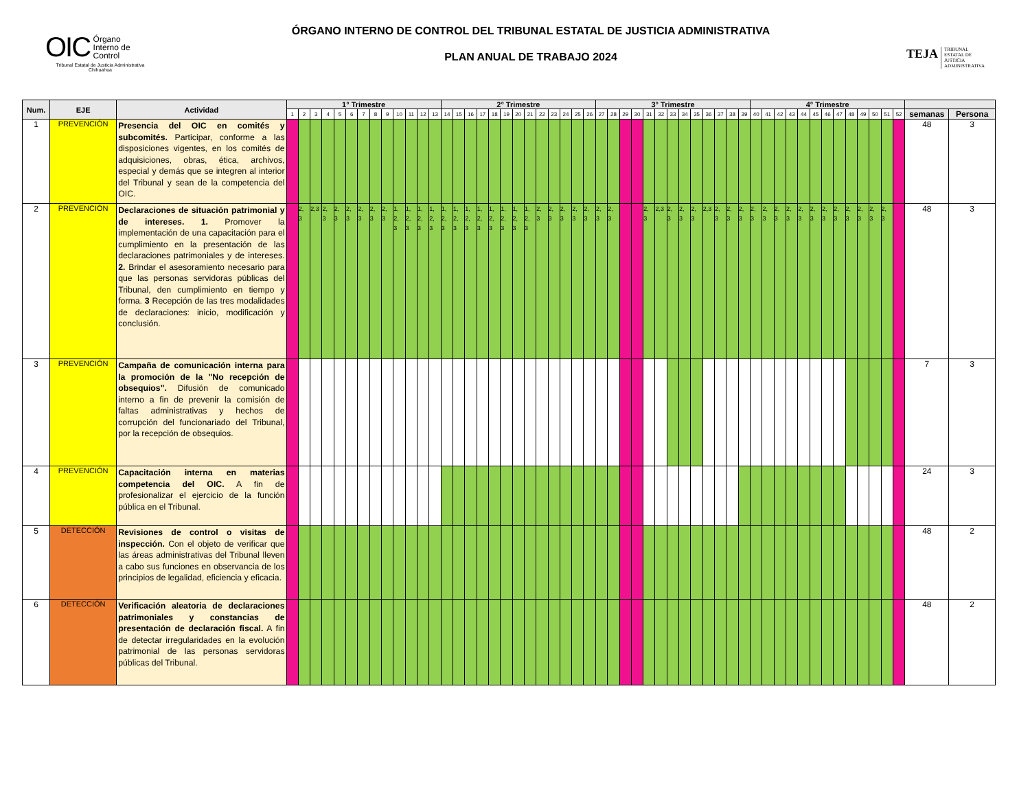OIC Órgano
Interno de
Control
Tribunal Estatal de Justicia Administrativa
Chihuahua
ÓRGANO INTERNO DE CONTROL DEL TRIBUNAL ESTATAL DE JUSTICIA ADMINISTRATIVA
PLAN ANUAL DE TRABAJO 2024
TEJA TRIBUNAL
ESTATAL DE
JUSTICIA
ADMINISTRATIVA
| Num. | EJE | Actividad | 1° Trimestre | | | | | | | | | | | | | 2° Trimestre | | | | | | | | | | | | | 3° Trimestre | | | | | | | | | | | | | 4° Trimestre | | | | | | | | | | | | | | |
| --- | --- | --- | --- | --- | --- | --- | --- | --- | --- | --- | --- | --- | --- | --- | --- | --- | --- | --- | --- | --- | --- | --- | --- | --- | --- | --- | --- | --- | --- | --- | --- | --- | --- | --- | --- | --- | --- | --- | --- | --- | --- | --- | --- | --- | --- | --- | --- | --- | --- | --- | --- | --- | --- | --- | --- | --- |
| | | | 1 | 2 | 3 | 4 | 5 | 6 | 7 | 8 | 9 | 10 | 11 | 12 | 13 | 14 | 15 | 16 | 17 | 18 | 19 | 20 | 21 | 22 | 23 | 24 | 25 | 26 | 27 | 28 | 29 | 30 | 31 | 32 | 33 | 34 | 35 | 36 | 37 | 38 | 39 | 40 | 41 | 42 | 43 | 44 | 45 | 46 | 47 | 48 | 49 | 50 | 51 | 52 | semanas | Persona |
| 1 | PREVENCIÓN | Presencia del OIC en comités y subcomités. Participar, conforme a las disposiciones vigentes, en los comités de adquisiciones, obras, ética, archivos, especial y demás que se integren al interior del Tribunal y sean de la competencia del OIC. | | | | | | | | | | | | | | | | | | | | | | | | | | | | | | | | | | | | | | | | | | | | | | | | | | | | | 48 | 3 |
| 2 | PREVENCIÓN | Declaraciones de situación patrimonial y de intereses. 1. Promover la implementación de una capacitación para el cumplimiento en la presentación de las declaraciones patrimoniales y de intereses. 2. Brindar el asesoramiento necesario para que las personas servidoras públicas del Tribunal, den cumplimiento en tiempo y forma. 3 Recepción de las tres modalidades de declaraciones: inicio, modificación y conclusión. | | 2, 3 | 2,3 | 2, 3 | 2, 3 | 2, 3 | 2, 3 | 2, 3 | 2, 3 | 1, 2, 3 | 1, 2, 3 | 1, 2, 3 | 1, 2, 3 | 1, 2, 3 | 1, 2, 3 | 1, 2, 3 | 1, 2, 3 | 1, 2, 3 | 1, 2, 3 | 1, 2, 3 | 1, 2, 3 | 2, 3 | 2, 3 | 2, 3 | 2, 3 | 2, 3 | 2, 3 | 2, 3 | | | 2, 3 | 2,3 | 2, 3 | 2, 3 | 2, 3 | 2,3 | 2, 3 | 2, 3 | 2, 3 | 2, 3 | 2, 3 | 2, 3 | 2, 3 | 2, 3 | 2, 3 | 2, 3 | 2, 3 | 2, 3 | 2, 3 | 2, 3 | 2, 3 | | 48 | 3 |
| 3 | PREVENCIÓN | Campaña de comunicación interna para la promoción de la "No recepción de obsequios". Difusión de comunicado interno a fin de prevenir la comisión de faltas administrativas y hechos de corrupción del funcionariado del Tribunal, por la recepción de obsequios. | | | | | | | | | | | | | | | | | | | | | | | | | | | | | | | | | | | | | | | | | | | | | | | | | | | | | 7 | 3 |
| 4 | PREVENCIÓN | Capacitación interna en materias competencia del OIC. A fin de profesionalizar el ejercicio de la función pública en el Tribunal. | | | | | | | | | | | | | | | | | | | | | | | | | | | | | | | | | | | | | | | | | | | | | | | | | | | | | 24 | 3 |
| 5 | DETECCIÓN | Revisiones de control o visitas de inspección. Con el objeto de verificar que las áreas administrativas del Tribunal lleven a cabo sus funciones en observancia de los principios de legalidad, eficiencia y eficacia. | | | | | | | | | | | | | | | | | | | | | | | | | | | | | | | | | | | | | | | | | | | | | | | | | | | | | 48 | 2 |
| 6 | DETECCIÓN | Verificación aleatoria de declaraciones patrimoniales y constancias de presentación de declaración fiscal. A fin de detectar irregularidades en la evolución patrimonial de las personas servidoras públicas del Tribunal. | | | | | | | | | | | | | | | | | | | | | | | | | | | | | | | | | | | | | | | | | | | | | | | | | | | | | 48 | 2 |